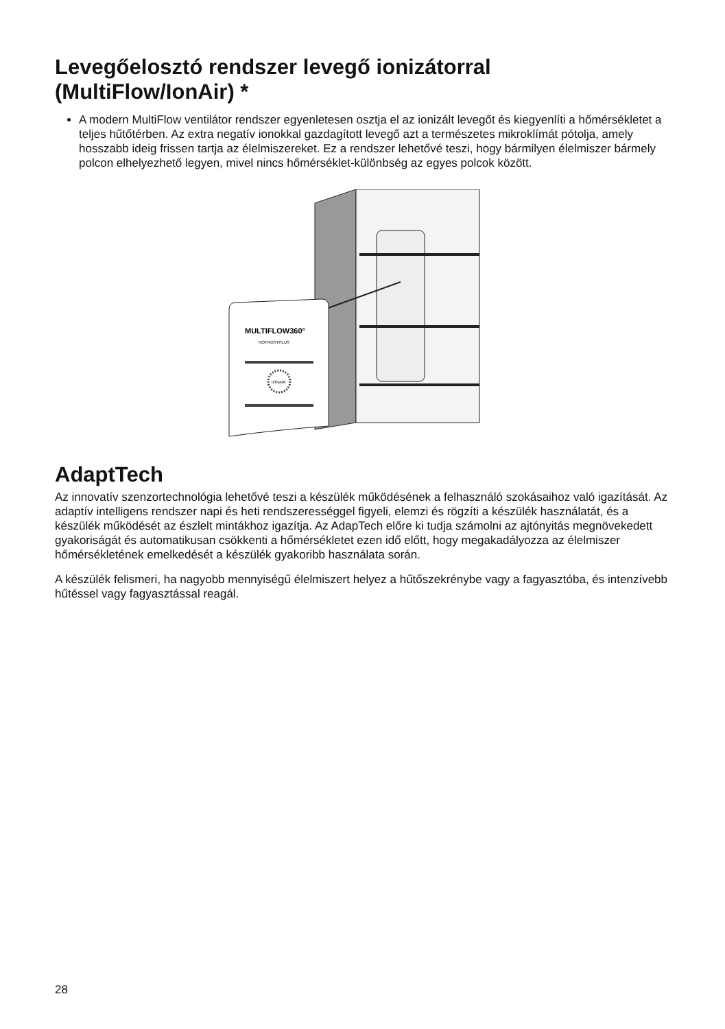Levegőelosztó rendszer levegő ionizátorral (MultiFlow/IonAir) *
A modern MultiFlow ventilátor rendszer egyenletesen osztja el az ionizált levegőt és kiegyenlíti a hőmérsékletet a teljes hűtőtérben. Az extra negatív ionokkal gazdagított levegő azt a természetes mikroklímát pótolja, amely hosszabb ideig frissen tartja az élelmiszereket. Ez a rendszer lehetővé teszi, hogy bármilyen élelmiszer bármely polcon elhelyezhető legyen, mivel nincs hőmérséklet-különbség az egyes polcok között.
MULTIFLOW360°
NOFROSTPLUS
IONAIR
AdaptTech
Az innovatív szenzortechnológia lehetővé teszi a készülék működésének a felhasználó szokásaihoz való igazítását. Az adaptív intelligens rendszer napi és heti rendszerességgel figyeli, elemzi és rögzíti a készülék használatát, és a készülék működését az észlelt mintákhoz igazítja. Az AdapTech előre ki tudja számolni az ajtónyitás megnövekedett gyakoriságát és automatikusan csökkenti a hőmérsékletet ezen idő előtt, hogy megakadályozza az élelmiszer hőmérsékletének emelkedését a készülék gyakoribb használata során.
A készülék felismeri, ha nagyobb mennyiségű élelmiszert helyez a hűtőszekrénybe vagy a fagyasztóba, és intenzívebb hűtéssel vagy fagyasztással reagál.
28